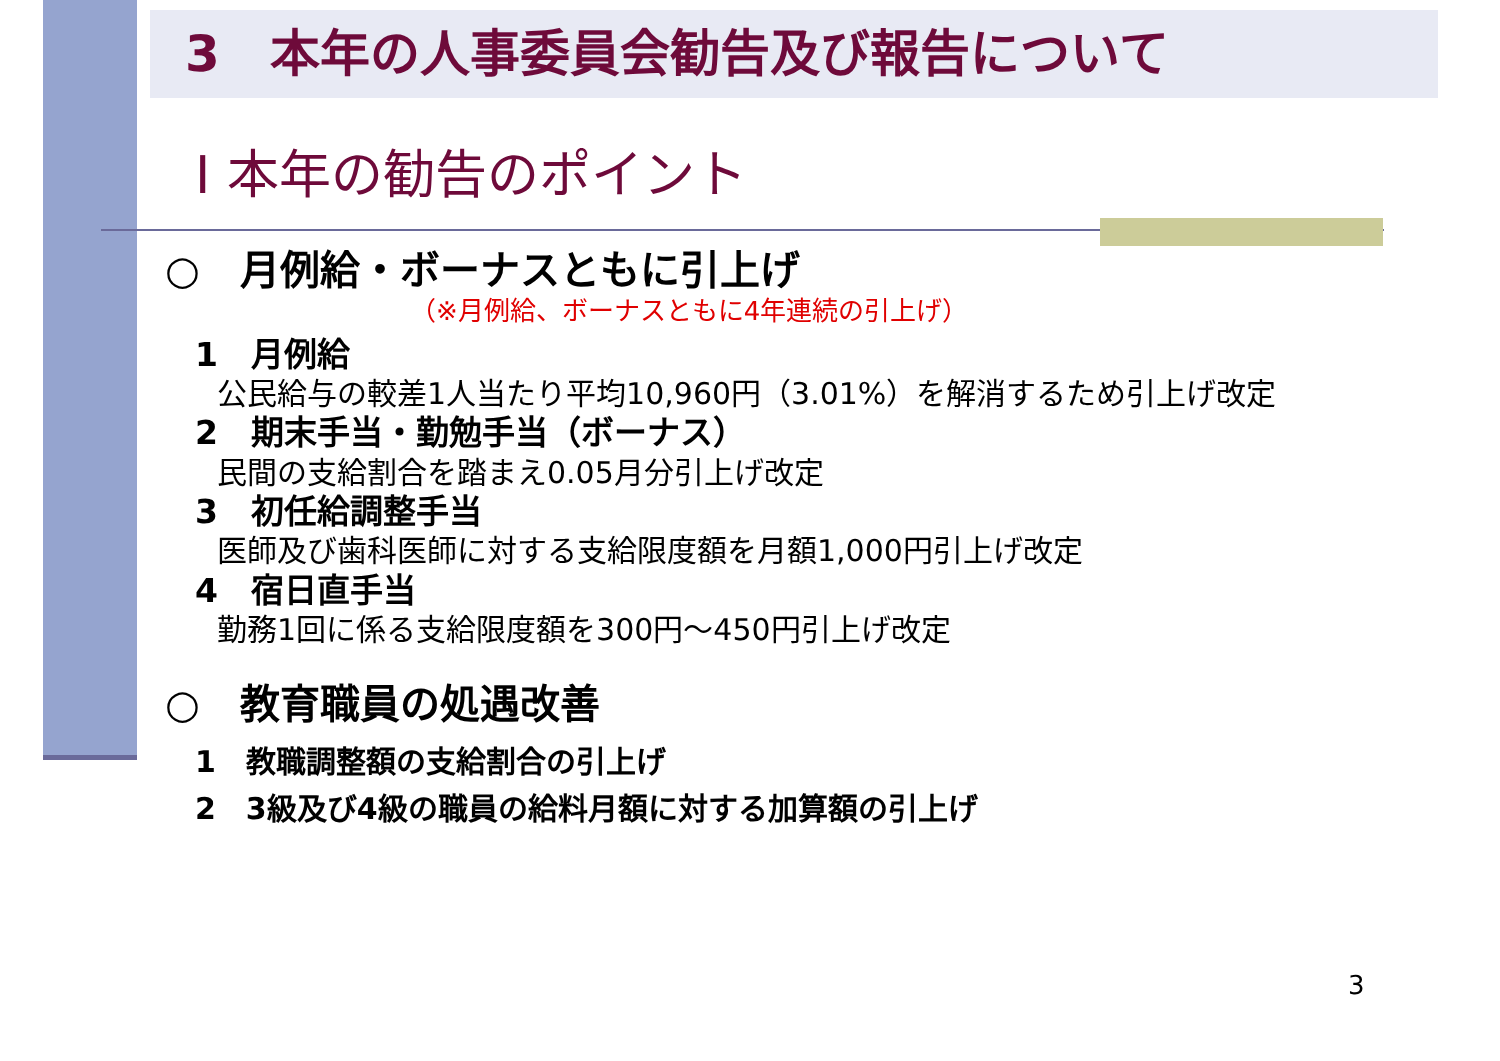3　本年の人事委員会勧告及び報告について
Ⅰ 本年の勧告のポイント
○　月例給・ボーナスともに引上げ
（※月例給、ボーナスともに4年連続の引上げ）
1　月例給
公民給与の較差1人当たり平均10,960円（3.01%）を解消するため引上げ改定
2　期末手当・勤勉手当（ボーナス）
民間の支給割合を踏まえ0.05月分引上げ改定
3　初任給調整手当
医師及び歯科医師に対する支給限度額を月額1,000円引上げ改定
4　宿日直手当
勤務1回に係る支給限度額を300円～450円引上げ改定
○　教育職員の処遇改善
1　教職調整額の支給割合の引上げ
2　3級及び4級の職員の給料月額に対する加算額の引上げ
3